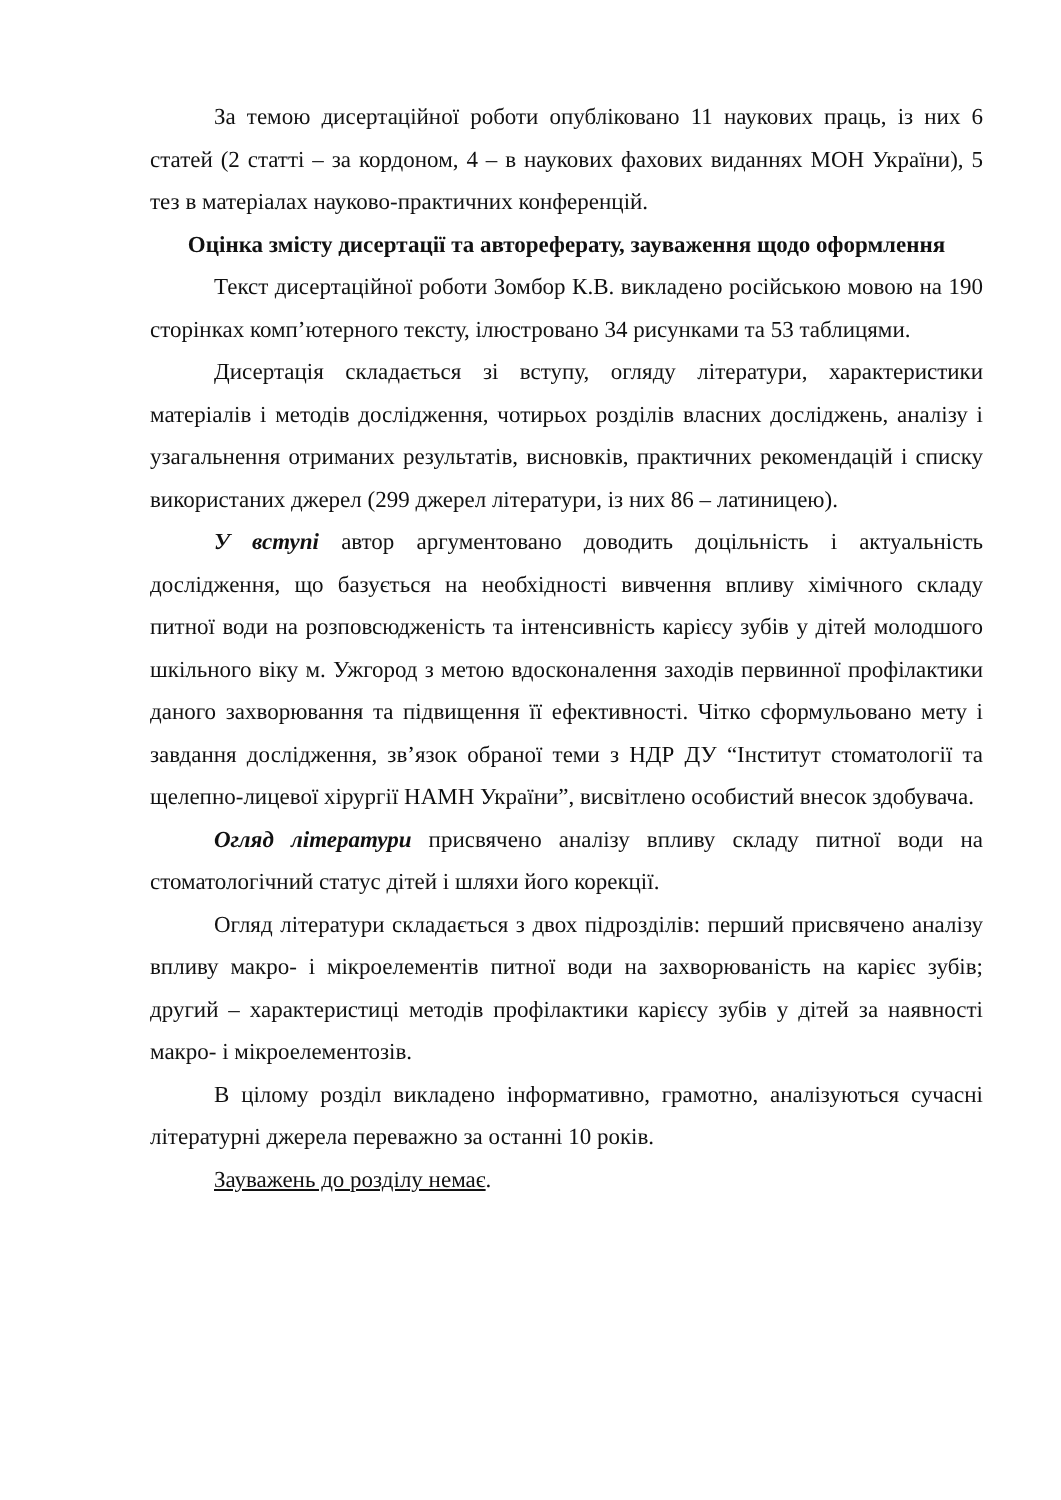За темою дисертаційної роботи опубліковано 11 наукових праць, із них 6 статей (2 статті – за кордоном, 4 – в наукових фахових виданнях МОН України), 5 тез в матеріалах науково-практичних конференцій.
Оцінка змісту дисертації та автореферату, зауваження щодо оформлення
Текст дисертаційної роботи Зомбор К.В. викладено російською мовою на 190 сторінках комп’ютерного тексту, ілюстровано 34 рисунками та 53 таблицями.
Дисертація складається зі вступу, огляду літератури, характеристики матеріалів і методів дослідження, чотирьох розділів власних досліджень, аналізу і узагальнення отриманих результатів, висновків, практичних рекомендацій і списку використаних джерел (299 джерел літератури, із них 86 – латиницею).
У вступі автор аргументовано доводить доцільність і актуальність дослідження, що базується на необхідності вивчення впливу хімічного складу питної води на розповсюдженість та інтенсивність карієсу зубів у дітей молодшого шкільного віку м. Ужгород з метою вдосконалення заходів первинної профілактики даного захворювання та підвищення її ефективності. Чітко сформульовано мету і завдання дослідження, зв’язок обраної теми з НДР ДУ “Інститут стоматології та щелепно-лицевої хірургії НАМН України”, висвітлено особистий внесок здобувача.
Огляд літератури присвячено аналізу впливу складу питної води на стоматологічний статус дітей і шляхи його корекції.
Огляд літератури складається з двох підрозділів: перший присвячено аналізу впливу макро- і мікроелементів питної води на захворюваність на карієс зубів; другий – характеристиці методів профілактики карієсу зубів у дітей за наявності макро- і мікроелементозів.
В цілому розділ викладено інформативно, грамотно, аналізуються сучасні літературні джерела переважно за останні 10 років.
Зауважень до розділу немає.